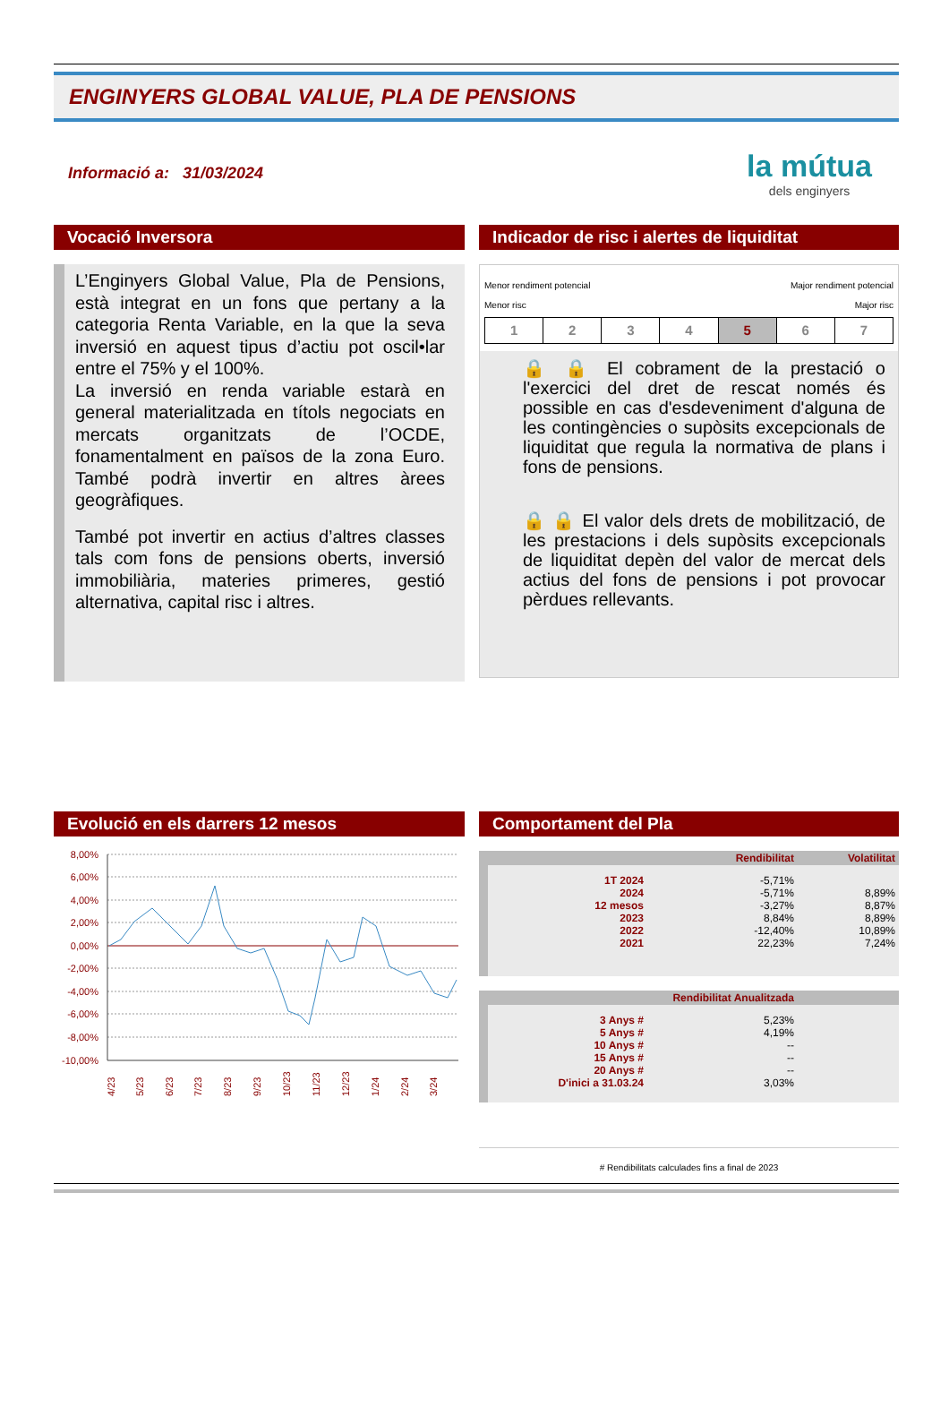ENGINYERS GLOBAL VALUE, PLA DE PENSIONS
Informació a: 31/03/2024
la mútua
dels enginyers
Vocació Inversora
L’Enginyers Global Value, Pla de Pensions, està integrat en un fons que pertany a la categoria Renta Variable, en la que la seva inversió en aquest tipus d’actiu pot oscil•lar entre el 75% y el 100%.
La inversió en renda variable estarà en general materialitzada en títols negociats en mercats organitzats de l’OCDE, fonamentalment en països de la zona Euro. També podrà invertir en altres àrees geogràfiques.
També pot invertir en actius d’altres classes tals com fons de pensions oberts, inversió immobiliària, materies primeres, gestió alternativa, capital risc i altres.
Indicador de risc i alertes de liquiditat
Menor rendiment potencial
Menor risc Major rendiment potencial
Major risc
| 1 | 2 | 3 | 4 | 5 | 6 | 7 |
🔒 🔒 El cobrament de la prestació o l'exercici del dret de rescat només és possible en cas d'esdeveniment d'alguna de les contingències o supòsits excepcionals de liquiditat que regula la normativa de plans i fons de pensions.
🔒 🔒 El valor dels drets de mobilització, de les prestacions i dels supòsits excepcionals de liquiditat depèn del valor de mercat dels actius del fons de pensions i pot provocar pèrdues rellevants.
Evolució en els darrers 12 mesos
8,00%
6,00%
4,00%
2,00%
0,00%
-2,00%
-4,00%
-6,00%
-8,00%
-10,00%
4/23
5/23
6/23
7/23
8/23
9/23
10/23
11/23
12/23
1/24
2/24
3/24
Comportament del Pla
| | Rendibilitat | Volatilitat |
| --- | --- | --- |
| 1T 2024 | -5,71% | |
| 2024 | -5,71% | 8,89% |
| 12 mesos | -3,27% | 8,87% |
| 2023 | 8,84% | 8,89% |
| 2022 | -12,40% | 10,89% |
| 2021 | 22,23% | 7,24% |
| Rendibilitat Anualitzada | | |
| --- | --- | --- |
| 3 Anys # | 5,23% | |
| 5 Anys # | 4,19% | |
| 10 Anys # | -- | |
| 15 Anys # | -- | |
| 20 Anys # | -- | |
| D'inici a 31.03.24 | 3,03% | |
# Rendibilitats calculades fins a final de 2023